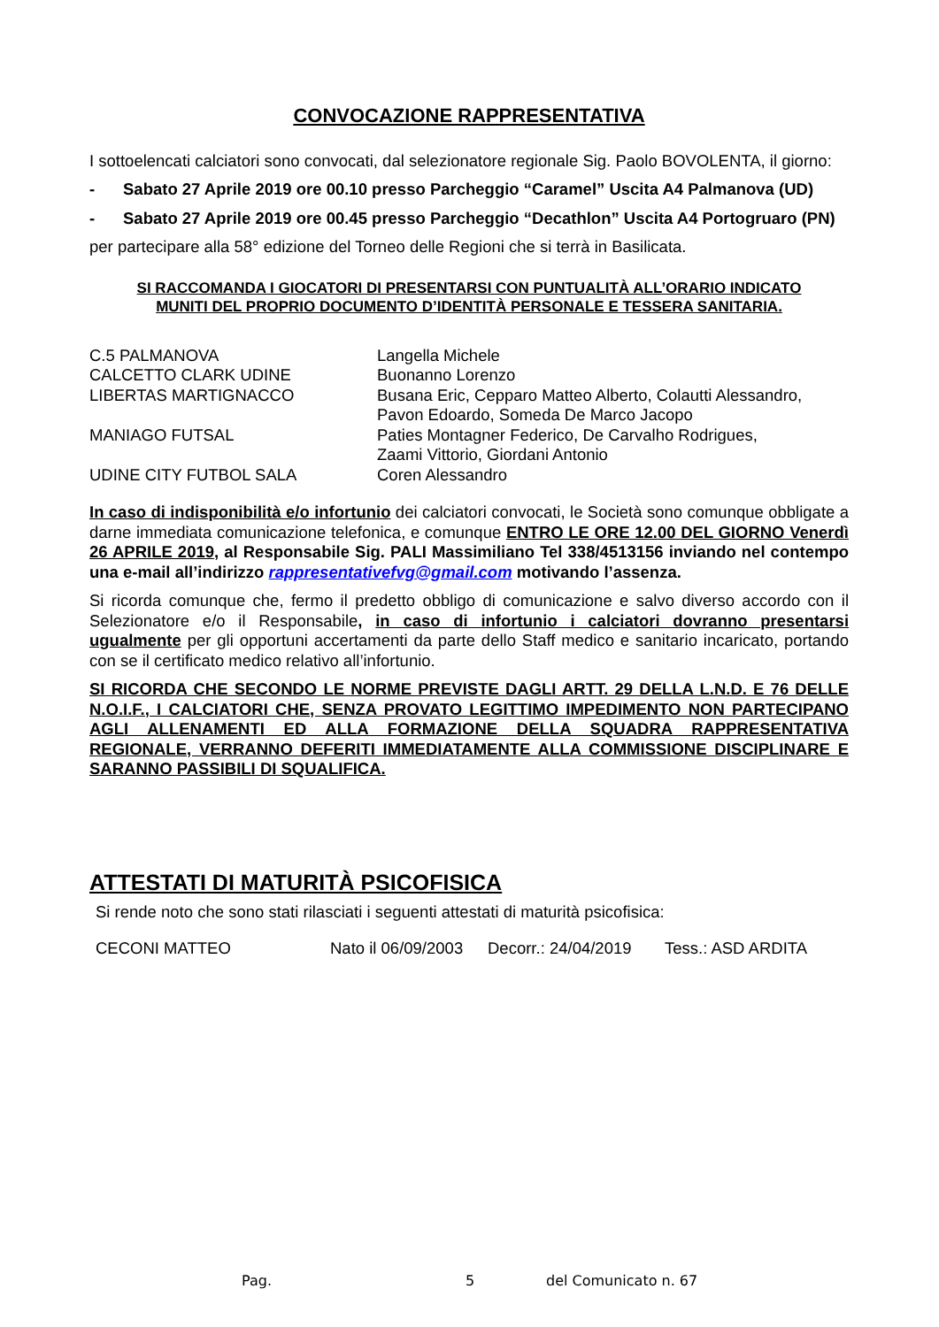CONVOCAZIONE RAPPRESENTATIVA
I sottoelencati calciatori sono convocati, dal selezionatore regionale Sig. Paolo BOVOLENTA, il giorno:
- Sabato 27 Aprile 2019 ore 00.10 presso Parcheggio “Caramel” Uscita A4 Palmanova (UD)
- Sabato 27 Aprile 2019 ore 00.45 presso Parcheggio “Decathlon” Uscita A4 Portogruaro (PN)
per partecipare alla 58° edizione del Torneo delle Regioni che si terrà in Basilicata.
SI RACCOMANDA I GIOCATORI DI PRESENTARSI CON PUNTUALITÀ ALL’ORARIO INDICATO
MUNITI DEL PROPRIO DOCUMENTO D’IDENTITÀ PERSONALE E TESSERA SANITARIA.
| C.5 PALMANOVA | Langella Michele |
| CALCETTO CLARK UDINE | Buonanno Lorenzo |
| LIBERTAS MARTIGNACCO | Busana Eric, Cepparo Matteo Alberto, Colautti Alessandro, Pavon Edoardo, Someda De Marco Jacopo |
| MANIAGO FUTSAL | Paties Montagner Federico, De Carvalho Rodrigues, Zaami Vittorio, Giordani Antonio |
| UDINE CITY FUTBOL SALA | Coren Alessandro |
In caso di indisponibilità e/o infortunio dei calciatori convocati, le Società sono comunque obbligate a darne immediata comunicazione telefonica, e comunque ENTRO LE ORE 12.00 DEL GIORNO Venerdì 26 APRILE 2019, al Responsabile Sig. PALI Massimiliano Tel 338/4513156 inviando nel contempo una e-mail all’indirizzo rappresentativefvg@gmail.com motivando l’assenza.
Si ricorda comunque che, fermo il predetto obbligo di comunicazione e salvo diverso accordo con il Selezionatore e/o il Responsabile, in caso di infortunio i calciatori dovranno presentarsi ugualmente per gli opportuni accertamenti da parte dello Staff medico e sanitario incaricato, portando con se il certificato medico relativo all’infortunio.
SI RICORDA CHE SECONDO LE NORME PREVISTE DAGLI ARTT. 29 DELLA L.N.D. E 76 DELLE N.O.I.F., I CALCIATORI CHE, SENZA PROVATO LEGITTIMO IMPEDIMENTO NON PARTECIPANO AGLI ALLENAMENTI ED ALLA FORMAZIONE DELLA SQUADRA RAPPRESENTATIVA REGIONALE, VERRANNO DEFERITI IMMEDIATAMENTE ALLA COMMISSIONE DISCIPLINARE E SARANNO PASSIBILI DI SQUALIFICA.
ATTESTATI DI MATURITÀ PSICOFISICA
Si rende noto che sono stati rilasciati i seguenti attestati di maturità psicofisica:
CECONI MATTEO Nato il 06/09/2003 Decorr.: 24/04/2019 Tess.: ASD ARDITA
Pag. 5 del Comunicato n. 67